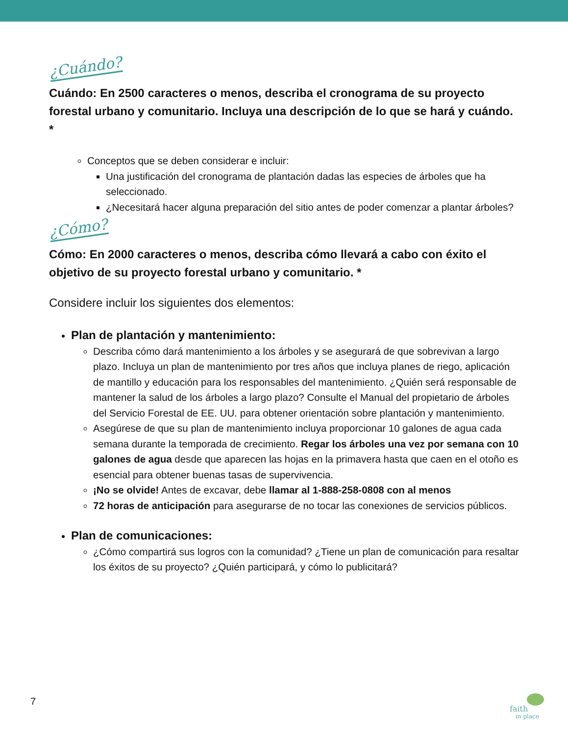¿Cuándo?
Cuándo: En 2500 caracteres o menos, describa el cronograma de su proyecto forestal urbano y comunitario. Incluya una descripción de lo que se hará y cuándo. *
Conceptos que se deben considerar e incluir:
Una justificación del cronograma de plantación dadas las especies de árboles que ha seleccionado.
¿Necesitará hacer alguna preparación del sitio antes de poder comenzar a plantar árboles?
¿Cómo?
Cómo: En 2000 caracteres o menos, describa cómo llevará a cabo con éxito el objetivo de su proyecto forestal urbano y comunitario. *
Considere incluir los siguientes dos elementos:
Plan de plantación y mantenimiento:
Describa cómo dará mantenimiento a los árboles y se asegurará de que sobrevivan a largo plazo. Incluya un plan de mantenimiento por tres años que incluya planes de riego, aplicación de mantillo y educación para los responsables del mantenimiento. ¿Quién será responsable de mantener la salud de los árboles a largo plazo? Consulte el Manual del propietario de árboles del Servicio Forestal de EE. UU. para obtener orientación sobre plantación y mantenimiento.
Asegúrese de que su plan de mantenimiento incluya proporcionar 10 galones de agua cada semana durante la temporada de crecimiento. Regar los árboles una vez por semana con 10 galones de agua desde que aparecen las hojas en la primavera hasta que caen en el otoño es esencial para obtener buenas tasas de supervivencia.
¡No se olvide! Antes de excavar, debe llamar al 1-888-258-0808 con al menos
72 horas de anticipación para asegurarse de no tocar las conexiones de servicios públicos.
Plan de comunicaciones:
¿Cómo compartirá sus logros con la comunidad? ¿Tiene un plan de comunicación para resaltar los éxitos de su proyecto? ¿Quién participará, y cómo lo publicitará?
7
faith
in place